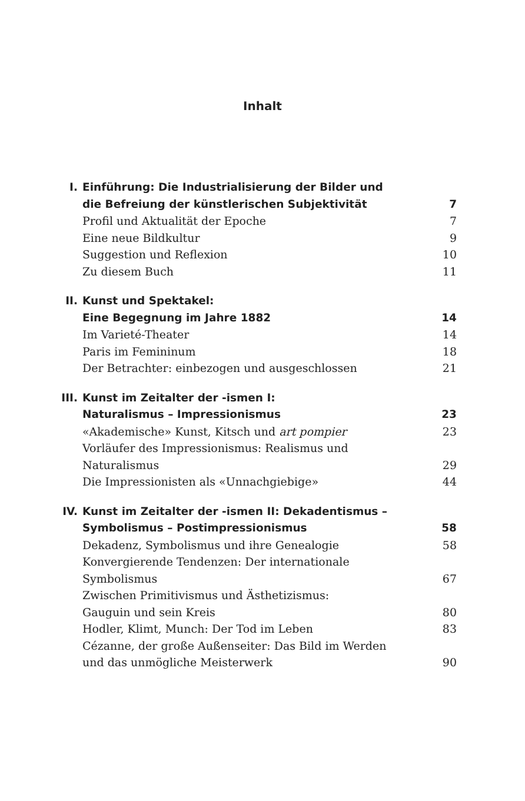Inhalt
I. Einführung: Die Industrialisierung der Bilder und
die Befreiung der künstlerischen Subjektivität 7
Profil und Aktualität der Epoche 7
Eine neue Bildkultur 9
Suggestion und Reflexion 10
Zu diesem Buch 11
II. Kunst und Spektakel:
Eine Begegnung im Jahre 1882 14
Im Varieté-Theater 14
Paris im Femininum 18
Der Betrachter: einbezogen und ausgeschlossen 21
III. Kunst im Zeitalter der -ismen I:
Naturalismus – Impressionismus 23
«Akademische» Kunst, Kitsch und art pompier 23
Vorläufer des Impressionismus: Realismus und
Naturalismus 29
Die Impressionisten als «Unnachgiebige» 44
IV. Kunst im Zeitalter der -ismen II: Dekadentismus –
Symbolismus – Postimpressionismus 58
Dekadenz, Symbolismus und ihre Genealogie 58
Konvergierende Tendenzen: Der internationale
Symbolismus 67
Zwischen Primitivismus und Ästhetizismus:
Gauguin und sein Kreis 80
Hodler, Klimt, Munch: Der Tod im Leben 83
Cézanne, der große Außenseiter: Das Bild im Werden
und das unmögliche Meisterwerk 90